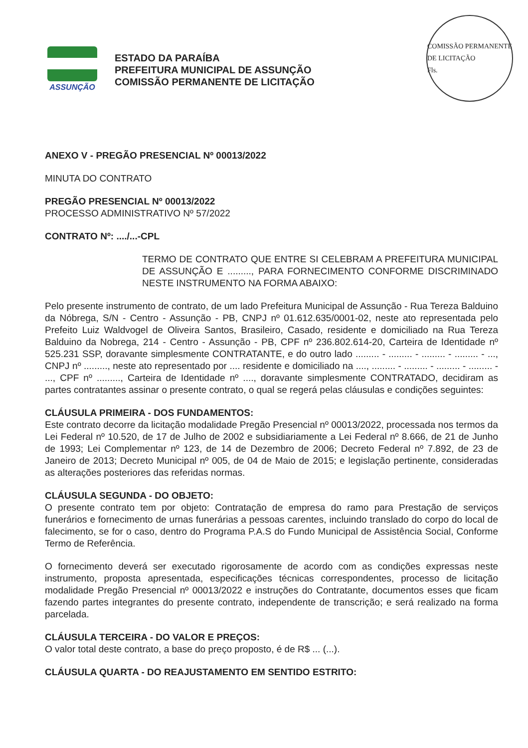COMISSÃO PERMANENTE DE LICITAÇÃO
Fls.
ASSUNÇÃO
ESTADO DA PARAÍBA
PREFEITURA MUNICIPAL DE ASSUNÇÃO
COMISSÃO PERMANENTE DE LICITAÇÃO
ANEXO V - PREGÃO PRESENCIAL Nº 00013/2022
MINUTA DO CONTRATO
PREGÃO PRESENCIAL Nº 00013/2022
PROCESSO ADMINISTRATIVO Nº 57/2022
CONTRATO Nº: ..../...-CPL
TERMO DE CONTRATO QUE ENTRE SI CELEBRAM A PREFEITURA MUNICIPAL DE ASSUNÇÃO E ........., PARA FORNECIMENTO CONFORME DISCRIMINADO NESTE INSTRUMENTO NA FORMA ABAIXO:
Pelo presente instrumento de contrato, de um lado Prefeitura Municipal de Assunção - Rua Tereza Balduino da Nóbrega, S/N - Centro - Assunção - PB, CNPJ nº 01.612.635/0001-02, neste ato representada pelo Prefeito Luiz Waldvogel de Oliveira Santos, Brasileiro, Casado, residente e domiciliado na Rua Tereza Balduino da Nobrega, 214 - Centro - Assunção - PB, CPF nº 236.802.614-20, Carteira de Identidade nº 525.231 SSP, doravante simplesmente CONTRATANTE, e do outro lado ......... - ......... - ......... - ......... - ..., CNPJ nº ........., neste ato representado por .... residente e domiciliado na ...., ......... - ......... - ......... - ......... - ..., CPF nº ........., Carteira de Identidade nº ...., doravante simplesmente CONTRATADO, decidiram as partes contratantes assinar o presente contrato, o qual se regerá pelas cláusulas e condições seguintes:
CLÁUSULA PRIMEIRA - DOS FUNDAMENTOS:
Este contrato decorre da licitação modalidade Pregão Presencial nº 00013/2022, processada nos termos da Lei Federal nº 10.520, de 17 de Julho de 2002 e subsidiariamente a Lei Federal nº 8.666, de 21 de Junho de 1993; Lei Complementar nº 123, de 14 de Dezembro de 2006; Decreto Federal nº 7.892, de 23 de Janeiro de 2013; Decreto Municipal nº 005, de 04 de Maio de 2015; e legislação pertinente, consideradas as alterações posteriores das referidas normas.
CLÁUSULA SEGUNDA - DO OBJETO:
O presente contrato tem por objeto: Contratação de empresa do ramo para Prestação de serviços funerários e fornecimento de urnas funerárias a pessoas carentes, incluindo translado do corpo do local de falecimento, se for o caso, dentro do Programa P.A.S do Fundo Municipal de Assistência Social, Conforme Termo de Referência.
O fornecimento deverá ser executado rigorosamente de acordo com as condições expressas neste instrumento, proposta apresentada, especificações técnicas correspondentes, processo de licitação modalidade Pregão Presencial nº 00013/2022 e instruções do Contratante, documentos esses que ficam fazendo partes integrantes do presente contrato, independente de transcrição; e será realizado na forma parcelada.
CLÁUSULA TERCEIRA - DO VALOR E PREÇOS:
O valor total deste contrato, a base do preço proposto, é de R$ ... (...).
CLÁUSULA QUARTA - DO REAJUSTAMENTO EM SENTIDO ESTRITO: